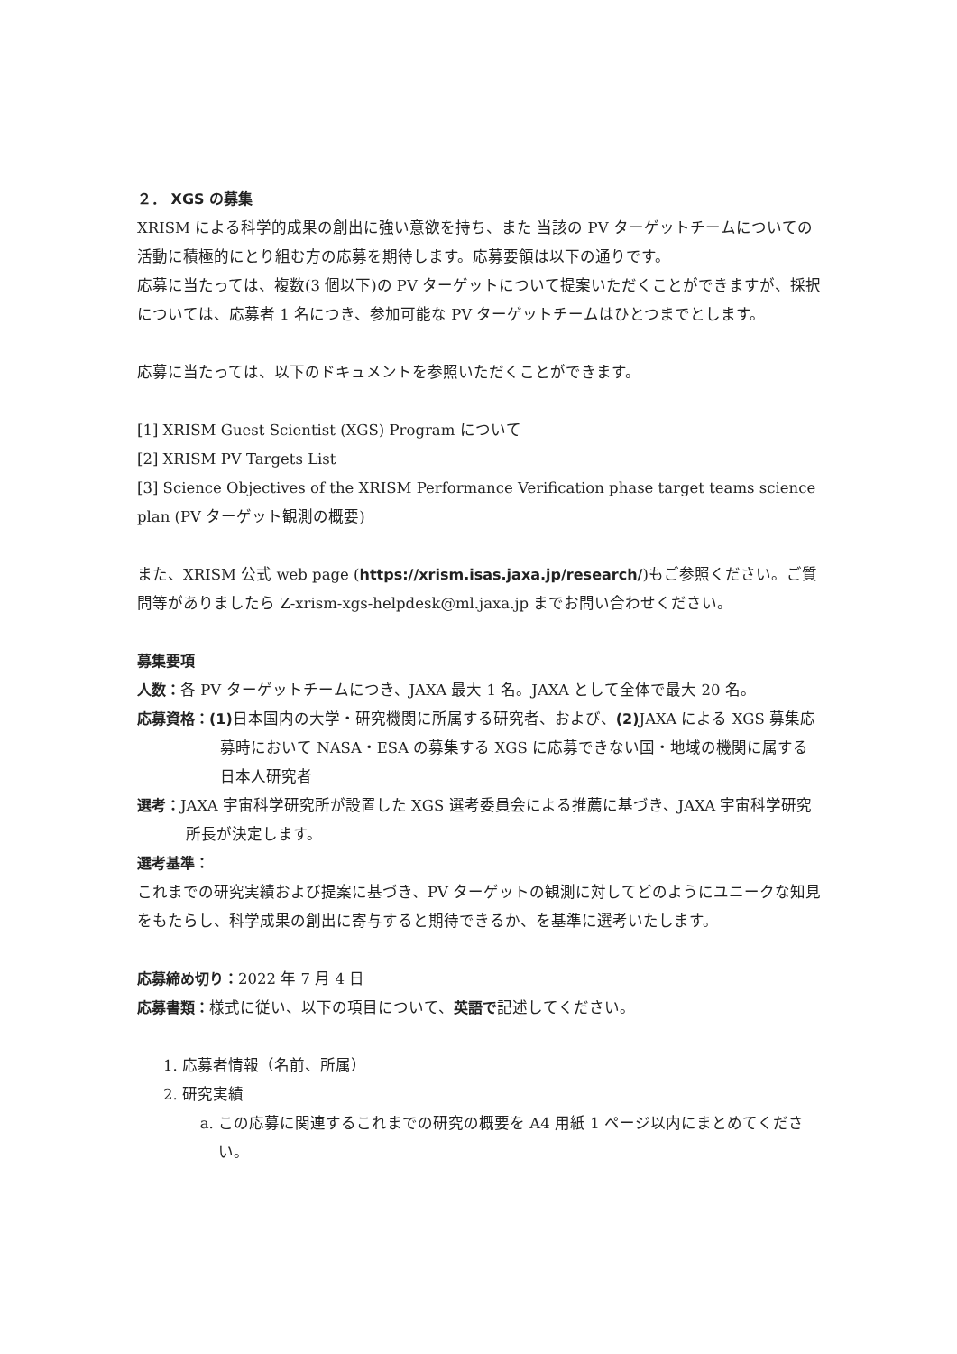２． XGS の募集
XRISM による科学的成果の創出に強い意欲を持ち、また 当該の PV ターゲットチームについての活動に積極的にとり組む方の応募を期待します。応募要領は以下の通りです。
応募に当たっては、複数(3 個以下)の PV ターゲットについて提案いただくことができますが、採択については、応募者 1 名につき、参加可能な PV ターゲットチームはひとつまでとします。
応募に当たっては、以下のドキュメントを参照いただくことができます。
[1] XRISM Guest Scientist (XGS) Program について
[2] XRISM PV Targets List
[3] Science Objectives of the XRISM Performance Verification phase target teams science plan (PV ターゲット観測の概要)
また、XRISM 公式 web page (https://xrism.isas.jaxa.jp/research/)もご参照ください。ご質問等がありましたら Z-xrism-xgs-helpdesk@ml.jaxa.jp までお問い合わせください。
募集要項
人数：各 PV ターゲットチームにつき、JAXA 最大 1 名。JAXA として全体で最大 20 名。
応募資格：(1) 日本国内の大学・研究機関に所属する研究者、および、(2) JAXA による XGS 募集応募時において NASA・ESA の募集する XGS に応募できない国・地域の機関に属する日本人研究者
選考：JAXA 宇宙科学研究所が設置した XGS 選考委員会による推薦に基づき、JAXA 宇宙科学研究所長が決定します。
選考基準：
これまでの研究実績および提案に基づき、PV ターゲットの観測に対してどのようにユニークな知見をもたらし、科学成果の創出に寄与すると期待できるか、を基準に選考いたします。
応募締め切り：2022 年 7 月 4 日
応募書類：様式に従い、以下の項目について、英語で記述してください。
1. 応募者情報（名前、所属）
2. 研究実績
a. この応募に関連するこれまでの研究の概要を A4 用紙 1 ページ以内にまとめてください。